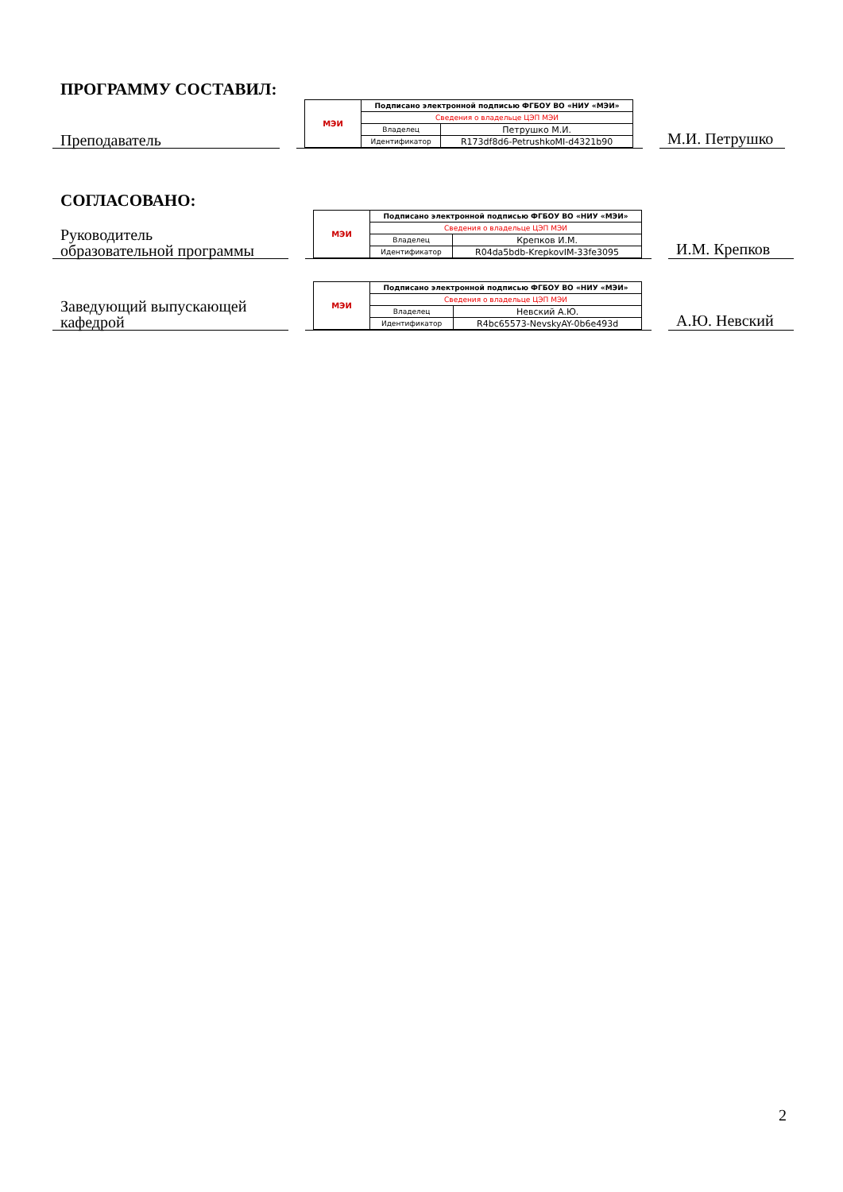ПРОГРАММУ СОСТАВИЛ:
Преподаватель
| МЭИ | Подписано электронной подписью ФГБОУ ВО «НИУ «МЭИ» | |
| | Сведения о владельце ЦЭП МЭИ | |
| | Владелец | Петрушко М.И. |
| | Идентификатор | R173df8d6-PetrushkoMI-d4321b90 |
М.И. Петрушко
СОГЛАСОВАНО:
Руководитель
образовательной программы
| МЭИ | Подписано электронной подписью ФГБОУ ВО «НИУ «МЭИ» | |
| | Сведения о владельце ЦЭП МЭИ | |
| | Владелец | Крепков И.М. |
| | Идентификатор | R04da5bdb-KrepkovIM-33fe3095 |
И.М. Крепков
Заведующий выпускающей
кафедрой
| МЭИ | Подписано электронной подписью ФГБОУ ВО «НИУ «МЭИ» | |
| | Сведения о владельце ЦЭП МЭИ | |
| | Владелец | Невский А.Ю. |
| | Идентификатор | R4bc65573-NevskyAY-0b6e493d |
А.Ю. Невский
2